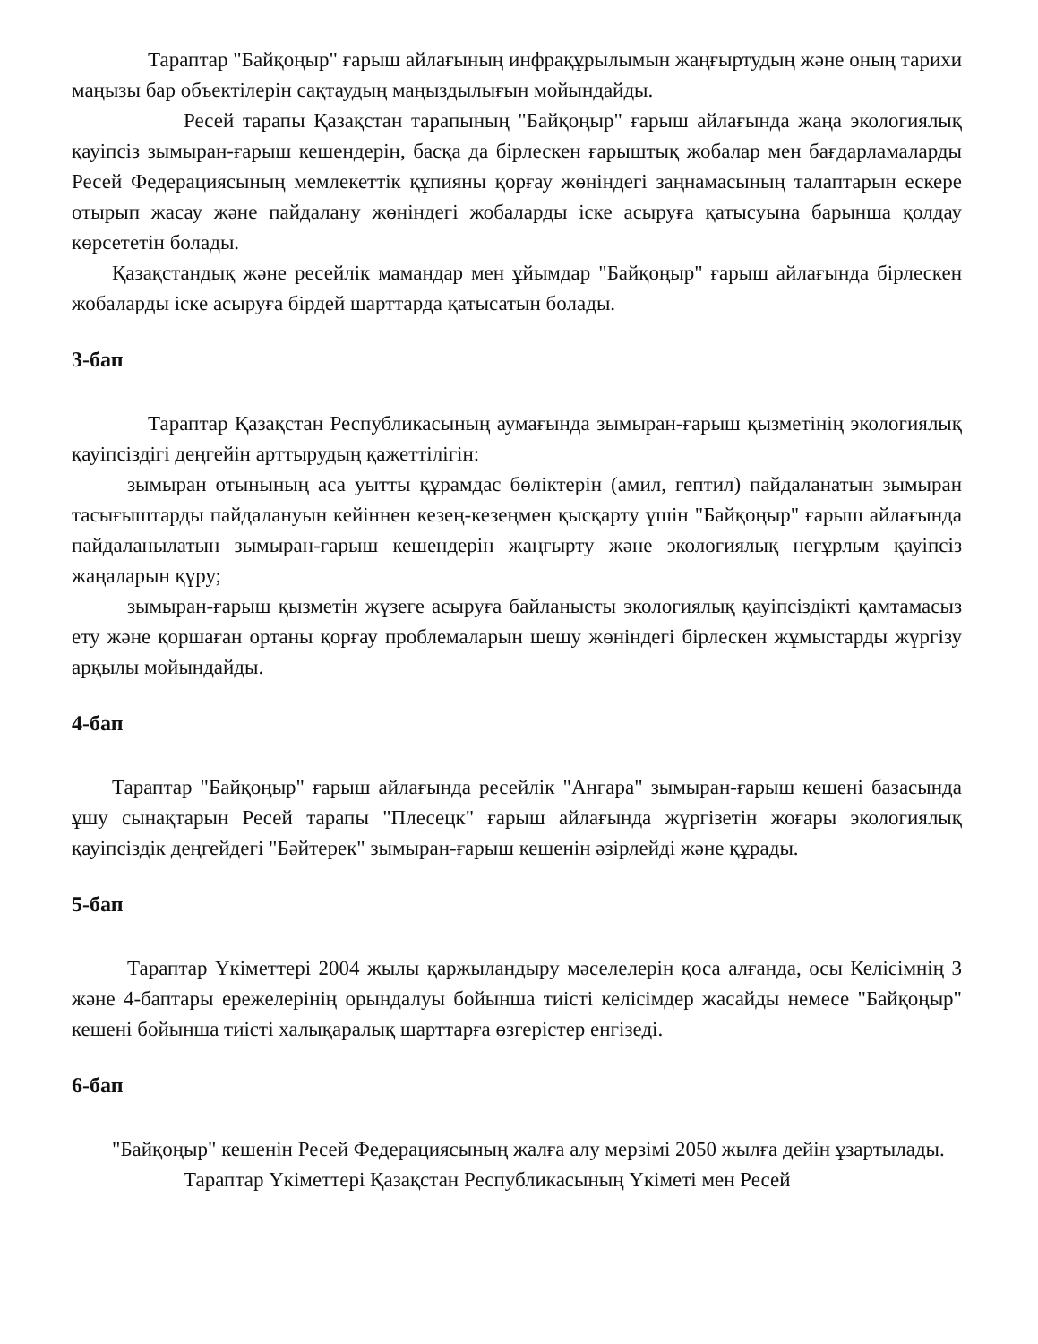Тараптар "Байқоңыр" ғарыш айлағының инфрақұрылымын жаңғыртудың және оның тарихи маңызы бар объектілерін сақтаудың маңыздылығын мойындайды.
Ресей тарапы Қазақстан тарапының "Байқоңыр" ғарыш айлағында жаңа экологиялық қауіпсіз зымыран-ғарыш кешендерін, басқа да бірлескен ғарыштық жобалар мен бағдарламаларды Ресей Федерациясының мемлекеттік құпияны қорғау жөніндегі заңнамасының талаптарын ескере отырып жасау және пайдалану жөніндегі жобаларды іске асыруға қатысуына барынша қолдау көрсететін болады.
Қазақстандық және ресейлік мамандар мен ұйымдар "Байқоңыр" ғарыш айлағында бірлескен жобаларды іске асыруға бірдей шарттарда қатысатын болады.
3-бап
Тараптар Қазақстан Республикасының аумағында зымыран-ғарыш қызметінің экологиялық қауіпсіздігі деңгейін арттырудың қажеттілігін:
зымыран отынының аса уытты құрамдас бөліктерін (амил, гептил) пайдаланатын зымыран тасығыштарды пайдалануын кейіннен кезең-кезеңмен қысқарту үшін "Байқоңыр" ғарыш айлағында пайдаланылатын зымыран-ғарыш кешендерін жаңғырту және экологиялық неғұрлым қауіпсіз жаңаларын құру;
зымыран-ғарыш қызметін жүзеге асыруға байланысты экологиялық қауіпсіздікті қамтамасыз ету және қоршаған ортаны қорғау проблемаларын шешу жөніндегі бірлескен жұмыстарды жүргізу арқылы мойындайды.
4-бап
Тараптар "Байқоңыр" ғарыш айлағында ресейлік "Ангара" зымыран-ғарыш кешені базасында ұшу сынақтарын Ресей тарапы "Плесецк" ғарыш айлағында жүргізетін жоғары экологиялық қауіпсіздік деңгейдегі "Бәйтерек" зымыран-ғарыш кешенін әзірлейді және құрады.
5-бап
Тараптар Үкіметтері 2004 жылы қаржыландыру мәселелерін қоса алғанда, осы Келісімнің 3 және 4-баптары ережелерінің орындалуы бойынша тиісті келісімдер жасайды немесе "Байқоңыр" кешені бойынша тиісті халықаралық шарттарға өзгерістер енгізеді.
6-бап
"Байқоңыр" кешенін Ресей Федерациясының жалға алу мерзімі 2050 жылға дейін ұзартылады.
Тараптар Үкіметтері Қазақстан Республикасының Үкіметі мен Ресей